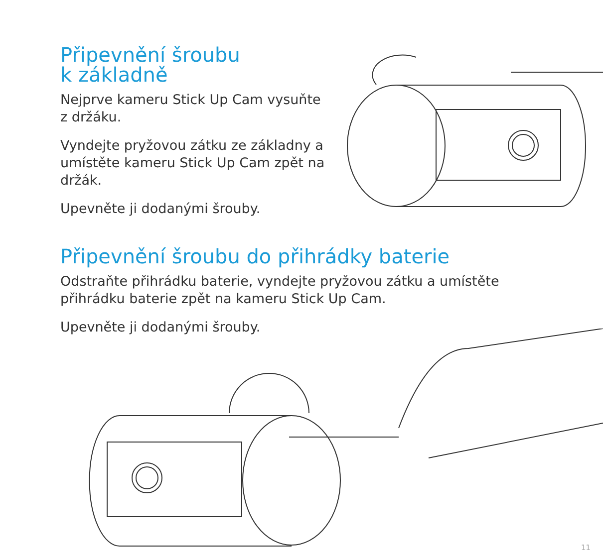Připevnění šroubu
k základně
Nejprve kameru Stick Up Cam vysuňte z držáku.
Vyndejte pryžovou zátku ze základny a umístěte kameru Stick Up Cam zpět na držák.
Upevněte ji dodanými šrouby.
Připevnění šroubu do přihrádky baterie
Odstraňte přihrádku baterie, vyndejte pryžovou zátku a umístěte přihrádku baterie zpět na kameru Stick Up Cam.
Upevněte ji dodanými šrouby.
11